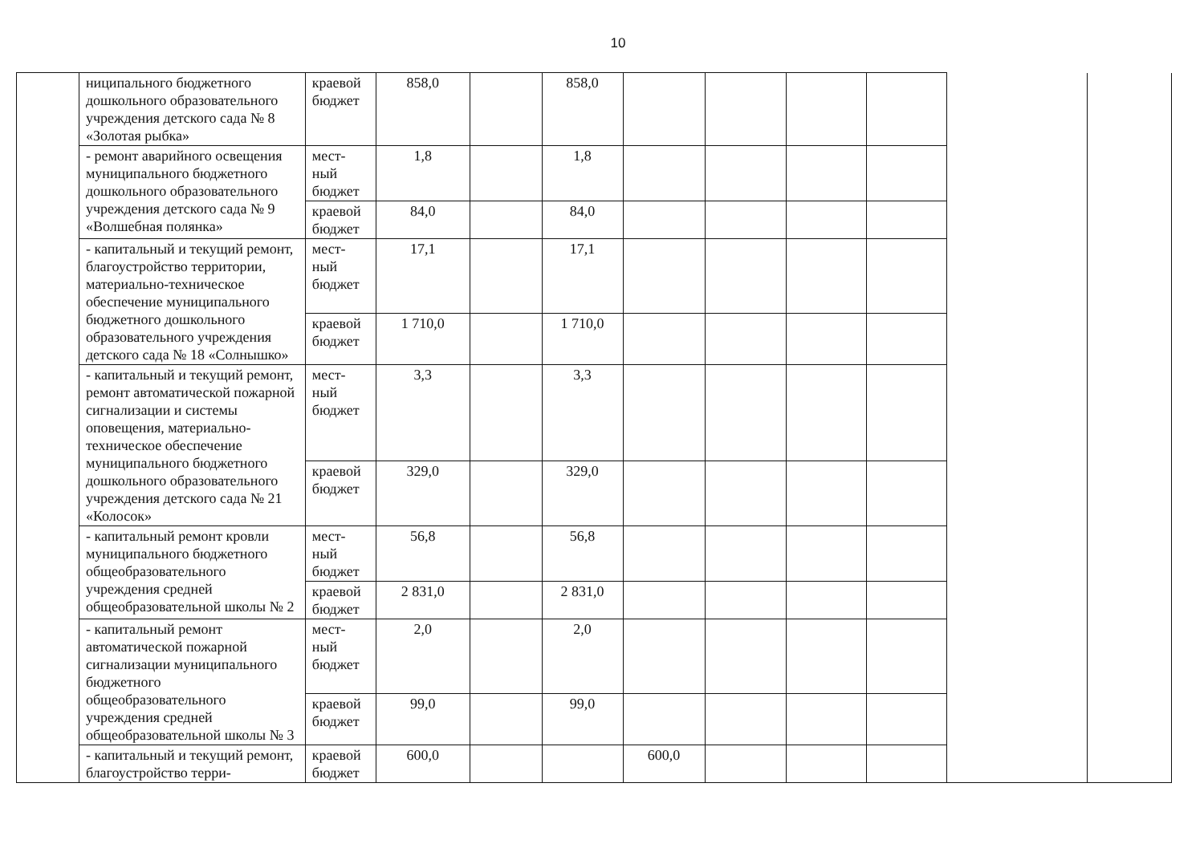10
| | ниципального бюджетного дошкольного образовательного учреждения детского сада № 8 «Золотая рыбка» | краевой бюджет | 858,0 | | 858,0 | | | | | | |
| | - ремонт аварийного освещения муниципального бюджетного дошкольного образовательного учреждения детского сада № 9 «Волшебная полянка» | мест-ный бюджет | 1,8 | | 1,8 | | | | | | |
| | | краевой бюджет | 84,0 | | 84,0 | | | | | | |
| | - капитальный и текущий ремонт, благоустройство территории, материально-техническое обеспечение муниципального бюджетного дошкольного образовательного учреждения детского сада № 18 «Солнышко» | мест-ный бюджет | 17,1 | | 17,1 | | | | | | |
| | | краевой бюджет | 1 710,0 | | 1 710,0 | | | | | | |
| | - капитальный и текущий ремонт, ремонт автоматической пожарной сигнализации и системы оповещения, материально-техническое обеспечение муниципального бюджетного дошкольного образовательного учреждения детского сада № 21 «Колосок» | мест-ный бюджет | 3,3 | | 3,3 | | | | | | |
| | | краевой бюджет | 329,0 | | 329,0 | | | | | | |
| | - капитальный ремонт кровли муниципального бюджетного общеобразовательного учреждения средней общеобразовательной школы № 2 | мест-ный бюджет | 56,8 | | 56,8 | | | | | | |
| | | краевой бюджет | 2 831,0 | | 2 831,0 | | | | | | |
| | - капитальный ремонт автоматической пожарной сигнализации муниципального бюджетного общеобразовательного учреждения средней общеобразовательной школы № 3 | мест-ный бюджет | 2,0 | | 2,0 | | | | | | |
| | | краевой бюджет | 99,0 | | 99,0 | | | | | | |
| | - капитальный и текущий ремонт, благоустройство терри- | краевой бюджет | 600,0 | | | 600,0 | | | | | |